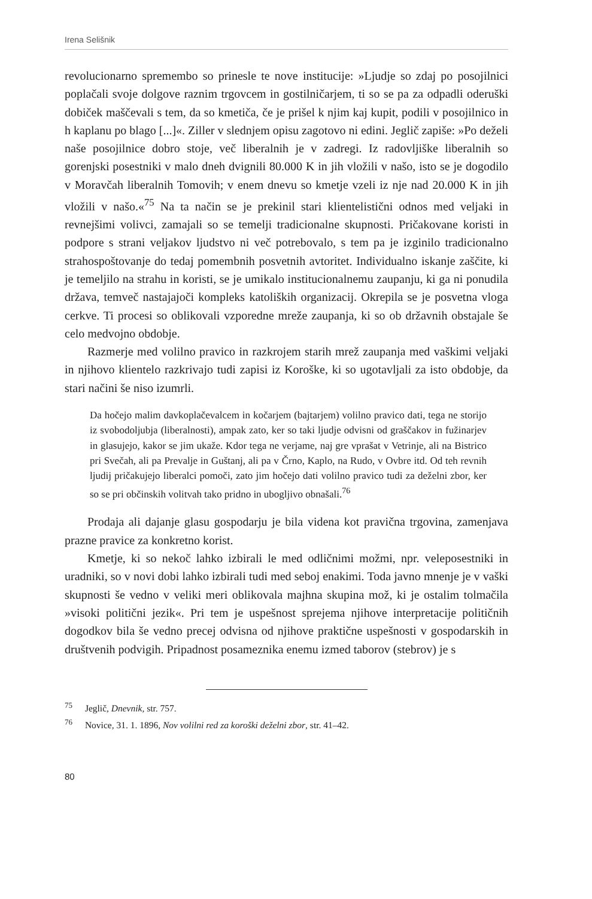Irena Selišnik
revolucionarno spremembo so prinesle te nove institucije: »Ljudje so zdaj po posojilnici poplačali svoje dolgove raznim trgovcem in gostilničarjem, ti so se pa za odpadli oderuški dobiček maščevali s tem, da so kmetiča, če je prišel k njim kaj kupit, podili v posojilnico in h kaplanu po blago [...]«. Ziller v slednjem opisu zagotovo ni edini. Jeglič zapiše: »Po deželi naše posojilnice dobro stoje, več liberalnih je v zadregi. Iz radovljiške liberalnih so gorenjski posestniki v malo dneh dvignili 80.000 K in jih vložili v našo, isto se je dogodilo v Morav­čah liberalnih Tomovih; v enem dnevu so kmetje vzeli iz nje nad 20.000 K in jih vložili v našo.«<sup>75</sup> Na ta način se je prekinil stari klientelistični odnos med veljaki in revnejšimi volivci, zamajali so se temelji tradicionalne skupnosti. Pričakovane koristi in podpore s strani veljakov ljudstvo ni več potrebovalo, s tem pa je izginilo tradicionalno strahospoštovanje do tedaj pomembnih posvetnih avtoritet. Individualno iskanje zaščite, ki je temeljilo na strahu in koristi, se je umikalo institucionalnemu zaupanju, ki ga ni ponudila država, temveč nastajajoči kompleks katoliških organizacij. Okrepila se je posvetna vloga cerkve. Ti procesi so oblikovali vzporedne mreže zaupanja, ki so ob državnih obstajale še celo medvojno obdobje.
Razmerje med volilno pravico in razkrojem starih mrež zaupanja med vaškimi veljaki in njihovo klientelo razkrivajo tudi zapisi iz Koroške, ki so ugotavljali za isto obdobje, da stari načini še niso izumrli.
Da hočejo malim davkoplačevalcem in kočarjem (bajtarjem) volilno pravico dati, tega ne storijo iz svobodoljubja (liberalnosti), ampak zato, ker so taki ljudje odvisni od graščakov in fužinarjev in glasujejo, kakor se jim ukaže. Kdor tega ne verjame, naj gre vprašat v Vetrinje, ali na Bistrico pri Svečah, ali pa Prevalje in Guštanj, ali pa v Črno, Kaplo, na Rudo, v Ovbre itd. Od teh revnih ljudij pričakujejo liberalci pomoči, zato jim hočejo dati volilno pravico tudi za deželni zbor, ker so se pri občinskih volitvah tako pridno in ubogljivo obnašali.<sup>76</sup>
Prodaja ali dajanje glasu gospodarju je bila videna kot pravična trgovina, zamenjava prazne pravice za konkretno korist.
Kmetje, ki so nekoč lahko izbirali le med odličnimi možmi, npr. vele­posestniki in uradniki, so v novi dobi lahko izbirali tudi med seboj enakimi. Toda javno mnenje je v vaški skupnosti še vedno v veliki meri oblikovala majhna skupina mož, ki je ostalim tolmačila »visoki politični jezik«. Pri tem je uspešnost sprejema njihove interpretacije političnih dogodkov bila še vedno precej odvisna od njihove praktične uspešnosti v gospodarskih in društve­nih podvigih. Pripadnost posameznika enemu izmed taborov (stebrov) je s
<sup>75</sup> Jeglič, Dnevnik, str. 757.
<sup>76</sup> Novice, 31. 1. 1896, Nov volilni red za koroški deželni zbor, str. 41–42.
80